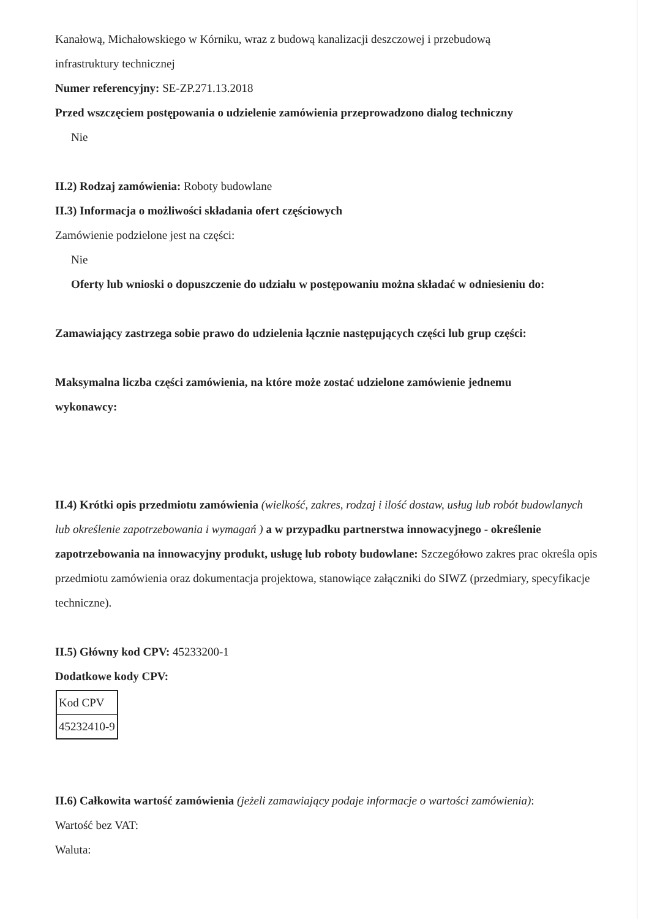Kanałową, Michałowskiego w Kórniku, wraz z budową kanalizacji deszczowej i przebudową
infrastruktury technicznej
Numer referencyjny: SE-ZP.271.13.2018
Przed wszczęciem postępowania o udzielenie zamówienia przeprowadzono dialog techniczny
Nie
II.2) Rodzaj zamówienia: Roboty budowlane
II.3) Informacja o możliwości składania ofert częściowych
Zamówienie podzielone jest na części:
Nie
Oferty lub wnioski o dopuszczenie do udziału w postępowaniu można składać w odniesieniu do:
Zamawiający zastrzega sobie prawo do udzielenia łącznie następujących części lub grup części:
Maksymalna liczba części zamówienia, na które może zostać udzielone zamówienie jednemu
wykonawcy:
II.4) Krótki opis przedmiotu zamówienia (wielkość, zakres, rodzaj i ilość dostaw, usług lub robót budowlanych lub określenie zapotrzebowania i wymagań ) a w przypadku partnerstwa innowacyjnego - określenie zapotrzebowania na innowacyjny produkt, usługę lub roboty budowlane: Szczegółowo zakres prac określa opis przedmiotu zamówienia oraz dokumentacja projektowa, stanowiące załączniki do SIWZ (przedmiary, specyfikacje techniczne).
II.5) Główny kod CPV: 45233200-1
Dodatkowe kody CPV:
| Kod CPV |
| 45232410-9 |
II.6) Całkowita wartość zamówienia (jeżeli zamawiający podaje informacje o wartości zamówienia):
Wartość bez VAT:
Waluta: